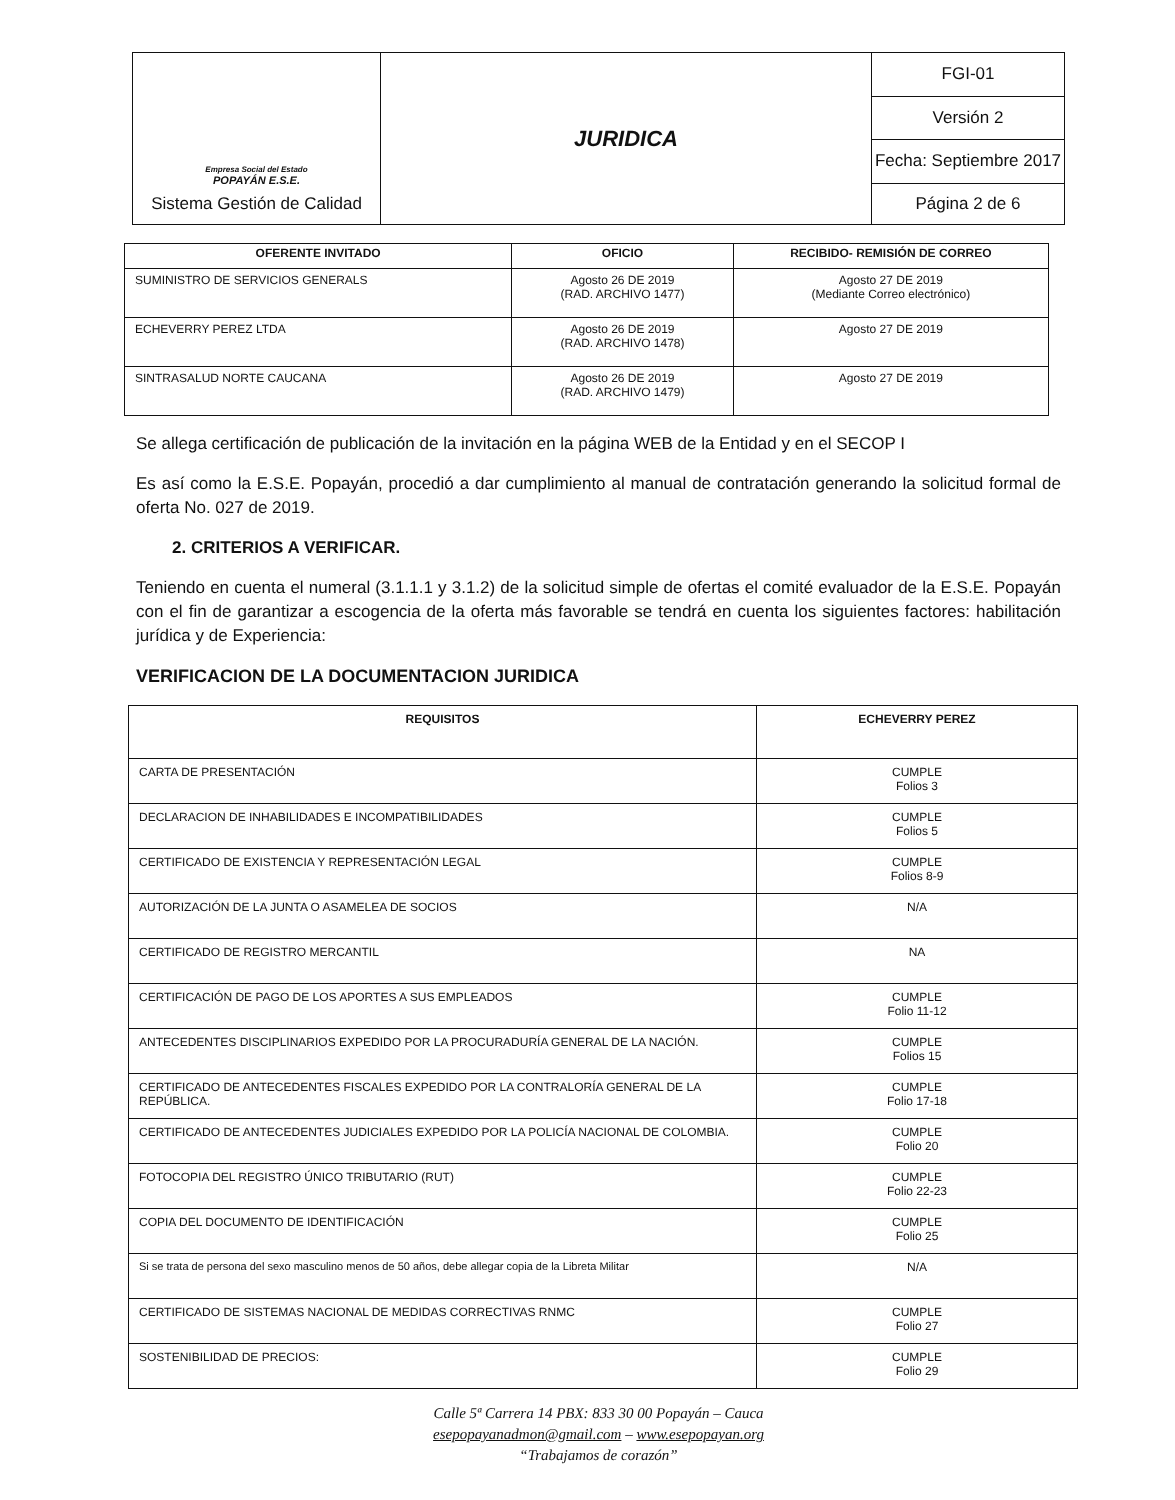| Empresa Social del Estado POPAYÁN E.S.E. Sistema Gestión de Calidad | JURIDICA | FGI-01 |
| | | Versión 2 |
| | | Fecha: Septiembre 2017 |
| | | Página 2 de 6 |
| OFERENTE INVITADO | OFICIO | RECIBIDO- REMISIÓN DE CORREO |
| --- | --- | --- |
| SUMINISTRO DE SERVICIOS GENERALS | Agosto 26 DE 2019 (RAD. ARCHIVO 1477) | Agosto 27 DE 2019 (Mediante Correo electrónico) |
| ECHEVERRY PEREZ LTDA | Agosto 26 DE 2019 (RAD. ARCHIVO 1478) | Agosto 27 DE 2019 |
| SINTRASALUD NORTE CAUCANA | Agosto 26 DE 2019 (RAD. ARCHIVO 1479) | Agosto 27 DE 2019 |
Se allega certificación de publicación de la invitación en la página WEB de la Entidad y en el SECOP I
Es así como la E.S.E. Popayán, procedió a dar cumplimiento al manual de contratación generando la solicitud formal de oferta No. 027 de 2019.
2. CRITERIOS A VERIFICAR.
Teniendo en cuenta el numeral (3.1.1.1 y 3.1.2) de la solicitud simple de ofertas el comité evaluador de la E.S.E. Popayán con el fin de garantizar a escogencia de la oferta más favorable se tendrá en cuenta los siguientes factores: habilitación jurídica y de Experiencia:
VERIFICACION DE LA DOCUMENTACION JURIDICA
| REQUISITOS | ECHEVERRY PEREZ |
| --- | --- |
| CARTA DE PRESENTACIÓN | CUMPLE Folios 3 |
| DECLARACION DE INHABILIDADES E INCOMPATIBILIDADES | CUMPLE Folios 5 |
| CERTIFICADO DE EXISTENCIA Y REPRESENTACIÓN LEGAL | CUMPLE Folios 8-9 |
| AUTORIZACIÓN DE LA JUNTA O ASAMELEA DE SOCIOS | N/A |
| CERTIFICADO DE REGISTRO MERCANTIL | NA |
| CERTIFICACIÓN DE PAGO DE LOS APORTES A SUS EMPLEADOS | CUMPLE Folio 11-12 |
| ANTECEDENTES DISCIPLINARIOS EXPEDIDO POR LA PROCURADURÍA GENERAL DE LA NACIÓN. | CUMPLE Folios 15 |
| CERTIFICADO DE ANTECEDENTES FISCALES EXPEDIDO POR LA CONTRALORÍA GENERAL DE LA REPÚBLICA. | CUMPLE Folio 17-18 |
| CERTIFICADO DE ANTECEDENTES JUDICIALES EXPEDIDO POR LA POLICÍA NACIONAL DE COLOMBIA. | CUMPLE Folio 20 |
| FOTOCOPIA DEL REGISTRO ÚNICO TRIBUTARIO (RUT) | CUMPLE Folio 22-23 |
| COPIA DEL DOCUMENTO DE IDENTIFICACIÓN | CUMPLE Folio 25 |
| Si se trata de persona del sexo masculino menos de 50 años, debe allegar copia de la Libreta Militar | N/A |
| CERTIFICADO DE SISTEMAS NACIONAL DE MEDIDAS CORRECTIVAS RNMC | CUMPLE Folio 27 |
| SOSTENIBILIDAD DE PRECIOS: | CUMPLE Folio 29 |
Calle 5ª Carrera 14 PBX: 833 30 00 Popayán – Cauca
esepopayanadmon@gmail.com – www.esepopayan.org
“Trabajamos de corazón”